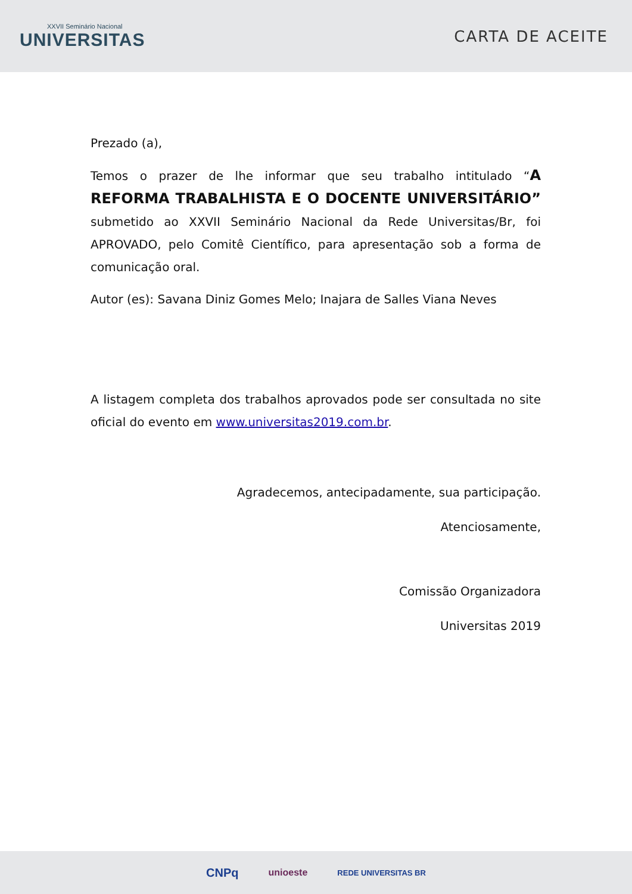XXVII Seminário Nacional
UNIVERSITAS
CARTA DE ACEITE
Prezado (a),
Temos o prazer de lhe informar que seu trabalho intitulado “A REFORMA TRABALHISTA E O DOCENTE UNIVERSITÁRIO” submetido ao XXVII Seminário Nacional da Rede Universitas/Br, foi APROVADO, pelo Comitê Científico, para apresentação sob a forma de comunicação oral.
Autor (es): Savana Diniz Gomes Melo; Inajara de Salles Viana Neves
A listagem completa dos trabalhos aprovados pode ser consultada no site oficial do evento em www.universitas2019.com.br.
Agradecemos, antecipadamente, sua participação.
Atenciosamente,
Comissão Organizadora
Universitas 2019
CNPq unioeste REDE UNIVERSITAS BR